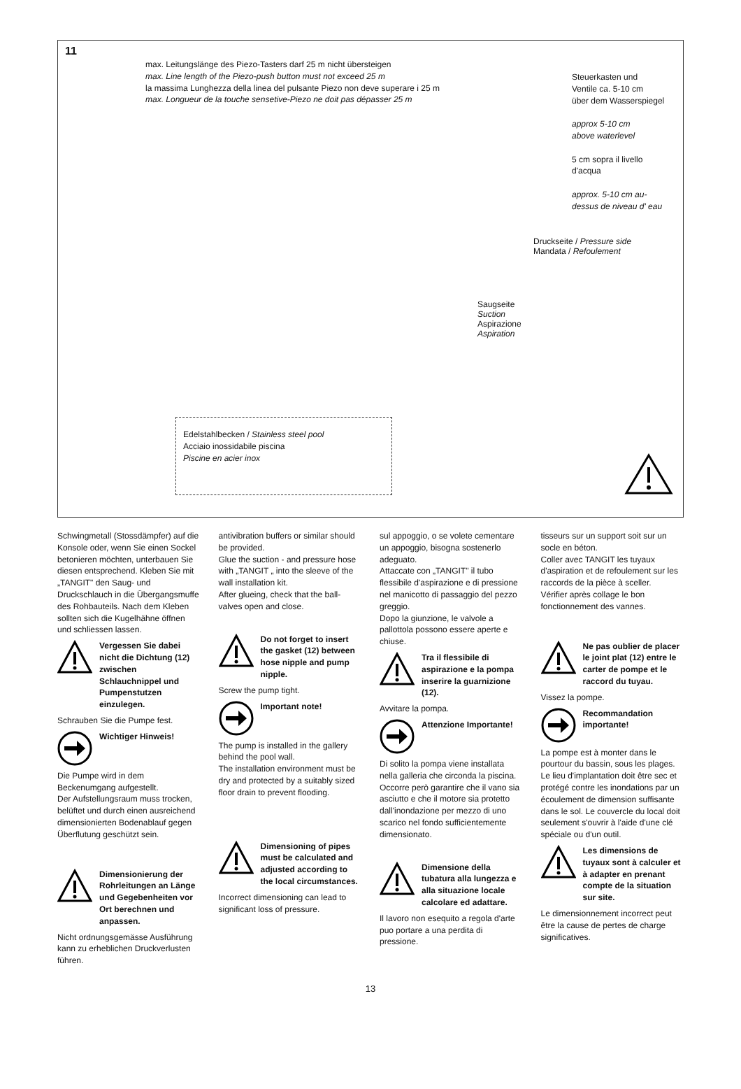11
max. Leitungslänge des Piezo-Tasters darf 25 m nicht übersteigen
max. Line length of the Piezo-push button must not exceed 25 m
la massima Lunghezza della linea del pulsante Piezo non deve superare i 25 m
max. Longueur de la touche sensetive-Piezo ne doit pas dépasser 25 m
Steuerkasten und
Ventile ca. 5-10 cm
über dem Wasserspiegel
approx 5-10 cm
above waterlevel
5 cm sopra il livello
d'acqua
approx. 5-10 cm au-
dessus de niveau d' eau
Druckseite / Pressure side
Mandata / Refoulement
Saugseite
Suction
Aspirazione
Aspiration
Edelstahlbecken / Stainless steel pool
Acciaio inossidabile piscina
Piscine en acier inox
Schwingmetall (Stossdämpfer) auf die Konsole oder, wenn Sie einen Sockel betonieren möchten, unterbauen Sie diesen entsprechend. Kleben Sie mit „TANGIT" den Saug- und Druckschlauch in die Übergangsmuffe des Rohbauteils. Nach dem Kleben sollten sich die Kugelhähne öffnen und schliessen lassen.
Vergessen Sie dabei nicht die Dichtung (12) zwischen Schlauchnippel und Pumpenstutzen einzulegen.
Schrauben Sie die Pumpe fest.
Wichtiger Hinweis!
Die Pumpe wird in dem Beckenumgang aufgestellt.
Der Aufstellungsraum muss trocken, belüftet und durch einen ausreichend dimensionierten Bodenablauf gegen Überflutung geschützt sein.
Dimensionierung der Rohrleitungen an Länge und Gegebenheiten vor Ort berechnen und anpassen.
Nicht ordnungsgemässe Ausführung kann zu erheblichen Druckverlusten führen.
antivibration buffers or similar should be provided.
Glue the suction - and pressure hose with „TANGIT „ into the sleeve of the wall installation kit.
After glueing, check that the ball-valves open and close.
Do not forget to insert the gasket (12) between hose nipple and pump nipple.
Screw the pump tight.
Important note!
The pump is installed in the gallery behind the pool wall.
The installation environment must be dry and protected by a suitably sized floor drain to prevent flooding.
Dimensioning of pipes must be calculated and adjusted according to the local circumstances.
Incorrect dimensioning can lead to significant loss of pressure.
sul appoggio, o se volete cementare un appoggio, bisogna sostenerlo adeguato.
Attaccate con „TANGIT" il tubo flessibile d'aspirazione e di pressione nel manicotto di passaggio del pezzo greggio.
Dopo la giunzione, le valvole a pallottola possono essere aperte e chiuse.
Tra il flessibile di aspirazione e la pompa inserire la guarnizione (12).
Avvitare la pompa.
Attenzione Importante!
Di solito la pompa viene installata nella galleria che circonda la piscina. Occorre però garantire che il vano sia asciutto e che il motore sia protetto dall'inondazione per mezzo di uno scarico nel fondo sufficientemente dimensionato.
Dimensione della tubatura alla lungezza e alla situazione locale calcolare ed adattare.
Il lavoro non esequito a regola d'arte puo portare a una perdita di pressione.
tisseurs sur un support soit sur un socle en béton.
Coller avec TANGIT les tuyaux d'aspiration et de refoulement sur les raccords de la pièce à sceller.
Vérifier après collage le bon fonctionnement des vannes.
Ne pas oublier de placer le joint plat (12) entre le carter de pompe et le raccord du tuyau.
Vissez la pompe.
Recommandation importante!
La pompe est à monter dans le pourtour du bassin, sous les plages. Le lieu d'implantation doit être sec et protégé contre les inondations par un écoulement de dimension suffisante dans le sol. Le couvercle du local doit seulement s'ouvrir à l'aide d'une clé spéciale ou d'un outil.
Les dimensions de tuyaux sont à calculer et à adapter en prenant compte de la situation sur site.
Le dimensionnement incorrect peut être la cause de pertes de charge significatives.
13